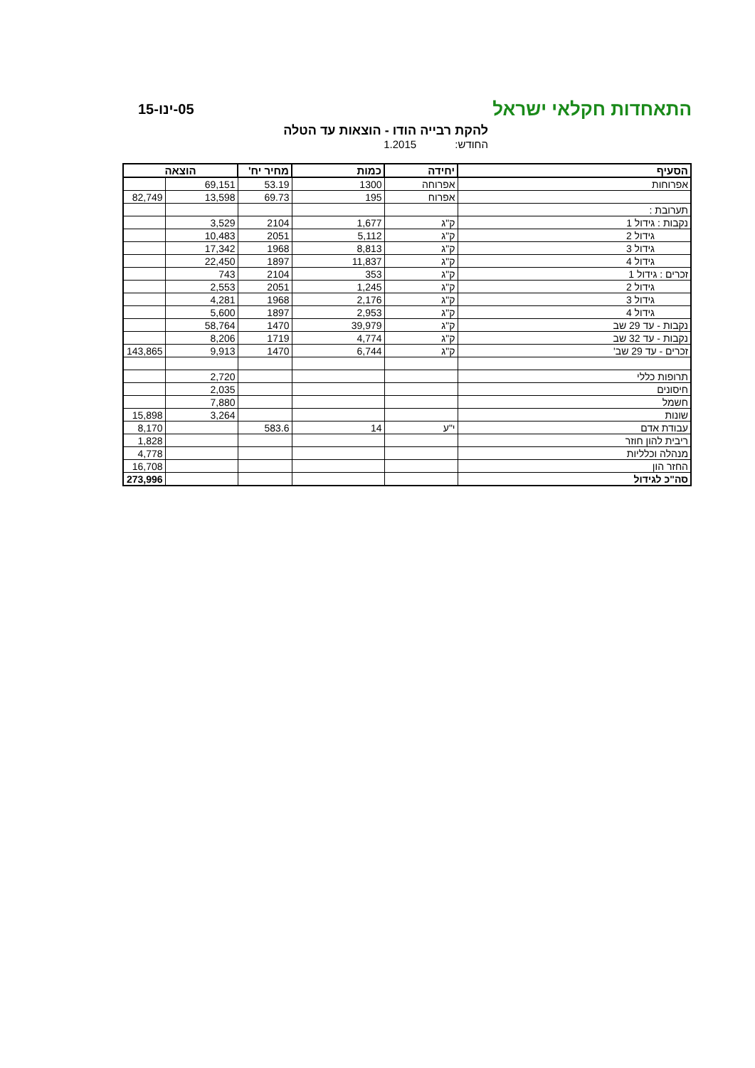התאחדות חקלאי ישראל
05-ינו-15
להקת רבייה הודו - הוצאות עד הטלה
החודש: 1.2015
| הסעיף | יחידה | כמות | מחיר יח' | הוצאה | |
| --- | --- | --- | --- | --- | --- |
| אפרוחות | אפרוחה | 1300 | 53.19 | 69,151 | |
| | אפרוח | 195 | 69.73 | 13,598 | 82,749 |
| תערובת : | | | | | |
| נקבות : גידול 1 | ק"ג | 1,677 | 2104 | 3,529 | |
| גידול 2 | ק"ג | 5,112 | 2051 | 10,483 | |
| גידול 3 | ק"ג | 8,813 | 1968 | 17,342 | |
| גידול 4 | ק"ג | 11,837 | 1897 | 22,450 | |
| זכרים : גידול 1 | ק"ג | 353 | 2104 | 743 | |
| גידול 2 | ק"ג | 1,245 | 2051 | 2,553 | |
| גידול 3 | ק"ג | 2,176 | 1968 | 4,281 | |
| גידול 4 | ק"ג | 2,953 | 1897 | 5,600 | |
| נקבות - עד 29 שב | ק"ג | 39,979 | 1470 | 58,764 | |
| נקבות - עד 32 שב | ק"ג | 4,774 | 1719 | 8,206 | |
| זכרים - עד 29 שב' | ק"ג | 6,744 | 1470 | 9,913 | 143,865 |
| תרופות כללי | | | | 2,720 | |
| חיסונים | | | | 2,035 | |
| חשמל | | | | 7,880 | |
| שונות | | | | 3,264 | 15,898 |
| עבודת אדם | י"ע | 14 | 583.6 | | 8,170 |
| ריבית להון חוזר | | | | | 1,828 |
| מנהלה וכלליות | | | | | 4,778 |
| החזר הון | | | | | 16,708 |
| סה"כ לגידול | | | | | 273,996 |